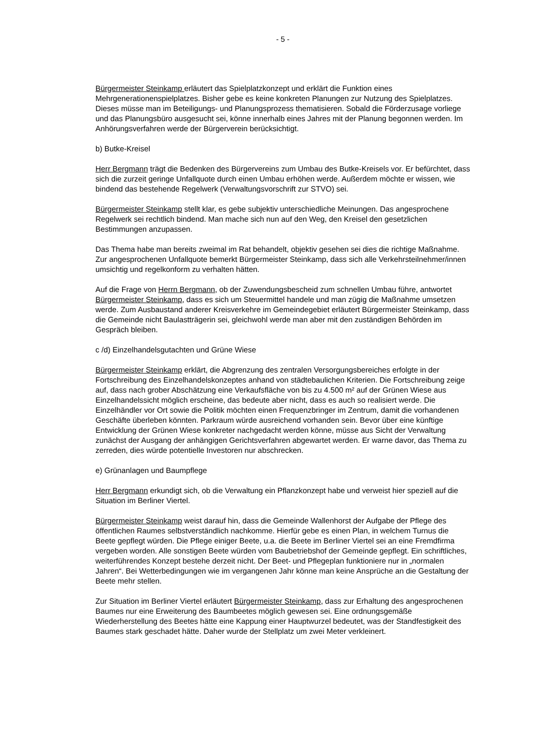- 5 -
Bürgermeister Steinkamp erläutert das Spielplatzkonzept und erklärt die Funktion eines Mehrgenerationenspielplatzes. Bisher gebe es keine konkreten Planungen zur Nutzung des Spielplatzes. Dieses müsse man im Beteiligungs- und Planungsprozess thematisieren. Sobald die Förderzusage vorliege und das Planungsbüro ausgesucht sei, könne innerhalb eines Jahres mit der Planung begonnen werden. Im Anhörungsverfahren werde der Bürgerverein berücksichtigt.
b) Butke-Kreisel
Herr Bergmann trägt die Bedenken des Bürgervereins zum Umbau des Butke-Kreisels vor. Er befürchtet, dass sich die zurzeit geringe Unfallquote durch einen Umbau erhöhen werde. Außerdem möchte er wissen, wie bindend das bestehende Regelwerk (Verwaltungsvorschrift zur STVO) sei.
Bürgermeister Steinkamp stellt klar, es gebe subjektiv unterschiedliche Meinungen. Das angesprochene Regelwerk sei rechtlich bindend. Man mache sich nun auf den Weg, den Kreisel den gesetzlichen Bestimmungen anzupassen.
Das Thema habe man bereits zweimal im Rat behandelt, objektiv gesehen sei dies die richtige Maßnahme. Zur angesprochenen Unfallquote bemerkt Bürgermeister Steinkamp, dass sich alle Verkehrsteilnehmer/innen umsichtig und regelkonform zu verhalten hätten.
Auf die Frage von Herrn Bergmann, ob der Zuwendungsbescheid zum schnellen Umbau führe, antwortet Bürgermeister Steinkamp, dass es sich um Steuermittel handele und man zügig die Maßnahme umsetzen werde. Zum Ausbaustand anderer Kreisverkehre im Gemeindegebiet erläutert Bürgermeister Steinkamp, dass die Gemeinde nicht Baulastträgerin sei, gleichwohl werde man aber mit den zuständigen Behörden im Gespräch bleiben.
c /d) Einzelhandelsgutachten und Grüne Wiese
Bürgermeister Steinkamp erklärt, die Abgrenzung des zentralen Versorgungsbereiches erfolgte in der Fortschreibung des Einzelhandelskonzeptes anhand von städtebaulichen Kriterien. Die Fortschreibung zeige auf, dass nach grober Abschätzung eine Verkaufsfläche von bis zu 4.500 m² auf der Grünen Wiese aus Einzelhandelssicht möglich erscheine, das bedeute aber nicht, dass es auch so realisiert werde. Die Einzelhändler vor Ort sowie die Politik möchten einen Frequenzbringer im Zentrum, damit die vorhandenen Geschäfte überleben könnten. Parkraum würde ausreichend vorhanden sein. Bevor über eine künftige Entwicklung der Grünen Wiese konkreter nachgedacht werden könne, müsse aus Sicht der Verwaltung zunächst der Ausgang der anhängigen Gerichtsverfahren abgewartet werden. Er warne davor, das Thema zu zerreden, dies würde potentielle Investoren nur abschrecken.
e) Grünanlagen und Baumpflege
Herr Bergmann erkundigt sich, ob die Verwaltung ein Pflanzkonzept habe und verweist hier speziell auf die Situation im Berliner Viertel.
Bürgermeister Steinkamp weist darauf hin, dass die Gemeinde Wallenhorst der Aufgabe der Pflege des öffentlichen Raumes selbstverständlich nachkomme. Hierfür gebe es einen Plan, in welchem Turnus die Beete gepflegt würden. Die Pflege einiger Beete, u.a. die Beete im Berliner Viertel sei an eine Fremdfirma vergeben worden. Alle sonstigen Beete würden vom Baubetriebshof der Gemeinde gepflegt. Ein schriftliches, weiterführendes Konzept bestehe derzeit nicht. Der Beet- und Pflegeplan funktioniere nur in „normalen Jahren“. Bei Wetterbedingungen wie im vergangenen Jahr könne man keine Ansprüche an die Gestaltung der Beete mehr stellen.
Zur Situation im Berliner Viertel erläutert Bürgermeister Steinkamp, dass zur Erhaltung des angesprochenen Baumes nur eine Erweiterung des Baumbeetes möglich gewesen sei. Eine ordnungsgemäße Wiederherstellung des Beetes hätte eine Kappung einer Hauptwurzel bedeutet, was der Standfestigkeit des Baumes stark geschadet hätte. Daher wurde der Stellplatz um zwei Meter verkleinert.